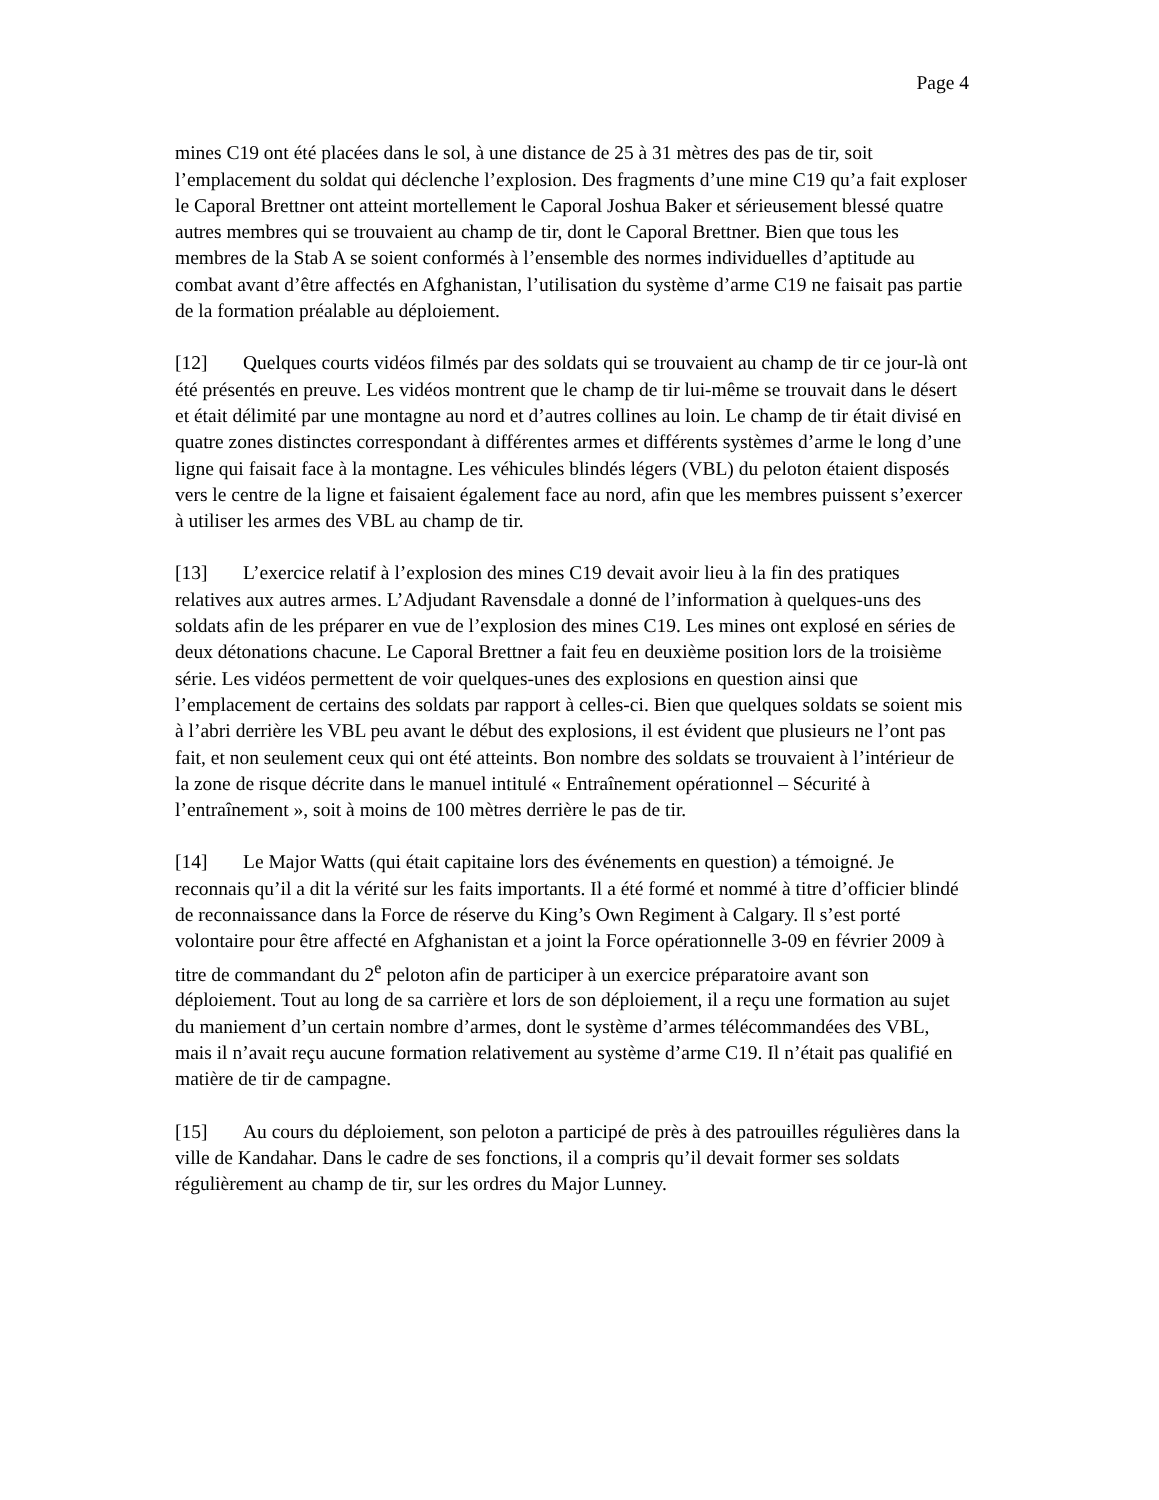Page 4
mines C19 ont été placées dans le sol, à une distance de 25 à 31 mètres des pas de tir, soit l’emplacement du soldat qui déclenche l’explosion. Des fragments d’une mine C19 qu’a fait exploser le Caporal Brettner ont atteint mortellement le Caporal Joshua Baker et sérieusement blessé quatre autres membres qui se trouvaient au champ de tir, dont le Caporal Brettner. Bien que tous les membres de la Stab A se soient conformés à l’ensemble des normes individuelles d’aptitude au combat avant d’être affectés en Afghanistan, l’utilisation du système d’arme C19 ne faisait pas partie de la formation préalable au déploiement.
[12] Quelques courts vidéos filmés par des soldats qui se trouvaient au champ de tir ce jour-là ont été présentés en preuve. Les vidéos montrent que le champ de tir lui-même se trouvait dans le désert et était délimité par une montagne au nord et d’autres collines au loin. Le champ de tir était divisé en quatre zones distinctes correspondant à différentes armes et différents systèmes d’arme le long d’une ligne qui faisait face à la montagne. Les véhicules blindés légers (VBL) du peloton étaient disposés vers le centre de la ligne et faisaient également face au nord, afin que les membres puissent s’exercer à utiliser les armes des VBL au champ de tir.
[13] L’exercice relatif à l’explosion des mines C19 devait avoir lieu à la fin des pratiques relatives aux autres armes. L’Adjudant Ravensdale a donné de l’information à quelques-uns des soldats afin de les préparer en vue de l’explosion des mines C19. Les mines ont explosé en séries de deux détonations chacune. Le Caporal Brettner a fait feu en deuxième position lors de la troisième série. Les vidéos permettent de voir quelques-unes des explosions en question ainsi que l’emplacement de certains des soldats par rapport à celles-ci. Bien que quelques soldats se soient mis à l’abri derrière les VBL peu avant le début des explosions, il est évident que plusieurs ne l’ont pas fait, et non seulement ceux qui ont été atteints. Bon nombre des soldats se trouvaient à l’intérieur de la zone de risque décrite dans le manuel intitulé « Entraînement opérationnel – Sécurité à l’entraînement », soit à moins de 100 mètres derrière le pas de tir.
[14] Le Major Watts (qui était capitaine lors des événements en question) a témoigné. Je reconnais qu’il a dit la vérité sur les faits importants. Il a été formé et nommé à titre d’officier blindé de reconnaissance dans la Force de réserve du King’s Own Regiment à Calgary. Il s’est porté volontaire pour être affecté en Afghanistan et a joint la Force opérationnelle 3-09 en février 2009 à titre de commandant du 2<sup>e</sup> peloton afin de participer à un exercice préparatoire avant son déploiement. Tout au long de sa carrière et lors de son déploiement, il a reçu une formation au sujet du maniement d’un certain nombre d’armes, dont le système d’armes télécommandées des VBL, mais il n’avait reçu aucune formation relativement au système d’arme C19. Il n’était pas qualifié en matière de tir de campagne.
[15] Au cours du déploiement, son peloton a participé de près à des patrouilles régulières dans la ville de Kandahar. Dans le cadre de ses fonctions, il a compris qu’il devait former ses soldats régulièrement au champ de tir, sur les ordres du Major Lunney.